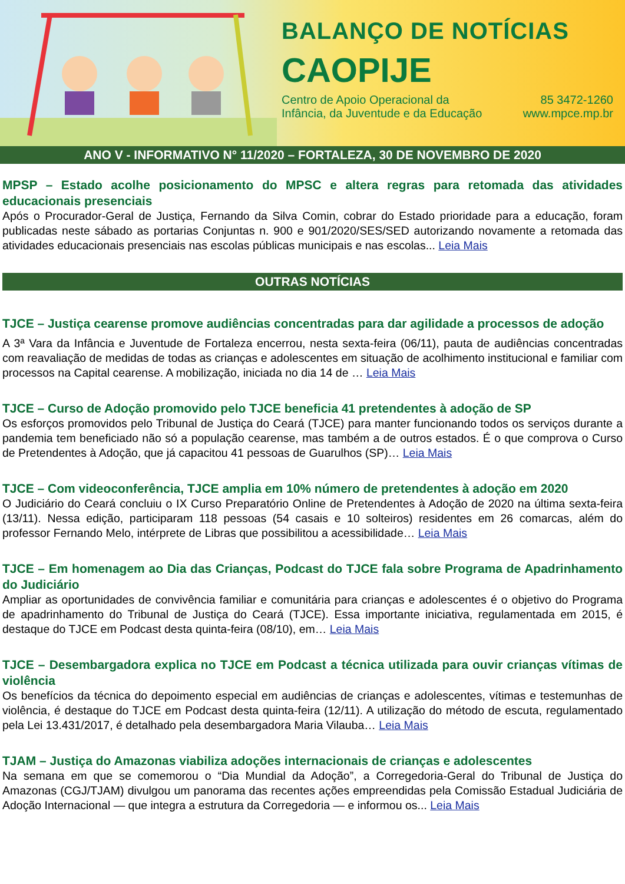BALANÇO DE NOTÍCIAS
CAOPIJE
Centro de Apoio Operacional da
Infância, da Juventude e da Educação
85 3472-1260
www.mpce.mp.br
ANO V - INFORMATIVO N° 11/2020 – FORTALEZA, 30 DE NOVEMBRO DE 2020
MPSP – Estado acolhe posicionamento do MPSC e altera regras para retomada das atividades educacionais presenciais
Após o Procurador-Geral de Justiça, Fernando da Silva Comin, cobrar do Estado prioridade para a educação, foram publicadas neste sábado as portarias Conjuntas n. 900 e 901/2020/SES/SED autorizando novamente a retomada das atividades educacionais presenciais nas escolas públicas municipais e nas escolas... Leia Mais
OUTRAS NOTÍCIAS
TJCE – Justiça cearense promove audiências concentradas para dar agilidade a processos de adoção
A 3ª Vara da Infância e Juventude de Fortaleza encerrou, nesta sexta-feira (06/11), pauta de audiências concentradas com reavaliação de medidas de todas as crianças e adolescentes em situação de acolhimento institucional e familiar com processos na Capital cearense. A mobilização, iniciada no dia 14 de … Leia Mais
TJCE – Curso de Adoção promovido pelo TJCE beneficia 41 pretendentes à adoção de SP
Os esforços promovidos pelo Tribunal de Justiça do Ceará (TJCE) para manter funcionando todos os serviços durante a pandemia tem beneficiado não só a população cearense, mas também a de outros estados. É o que comprova o Curso de Pretendentes à Adoção, que já capacitou 41 pessoas de Guarulhos (SP)… Leia Mais
TJCE – Com videoconferência, TJCE amplia em 10% número de pretendentes à adoção em 2020
O Judiciário do Ceará concluiu o IX Curso Preparatório Online de Pretendentes à Adoção de 2020 na última sexta-feira (13/11). Nessa edição, participaram 118 pessoas (54 casais e 10 solteiros) residentes em 26 comarcas, além do professor Fernando Melo, intérprete de Libras que possibilitou a acessibilidade… Leia Mais
TJCE – Em homenagem ao Dia das Crianças, Podcast do TJCE fala sobre Programa de Apadrinhamento do Judiciário
Ampliar as oportunidades de convivência familiar e comunitária para crianças e adolescentes é o objetivo do Programa de apadrinhamento do Tribunal de Justiça do Ceará (TJCE). Essa importante iniciativa, regulamentada em 2015, é destaque do TJCE em Podcast desta quinta-feira (08/10), em… Leia Mais
TJCE – Desembargadora explica no TJCE em Podcast a técnica utilizada para ouvir crianças vítimas de violência
Os benefícios da técnica do depoimento especial em audiências de crianças e adolescentes, vítimas e testemunhas de violência, é destaque do TJCE em Podcast desta quinta-feira (12/11). A utilização do método de escuta, regulamentado pela Lei 13.431/2017, é detalhado pela desembargadora Maria Vilauba… Leia Mais
TJAM – Justiça do Amazonas viabiliza adoções internacionais de crianças e adolescentes
Na semana em que se comemorou o “Dia Mundial da Adoção”, a Corregedoria-Geral do Tribunal de Justiça do Amazonas (CGJ/TJAM) divulgou um panorama das recentes ações empreendidas pela Comissão Estadual Judiciária de Adoção Internacional — que integra a estrutura da Corregedoria — e informou os... Leia Mais